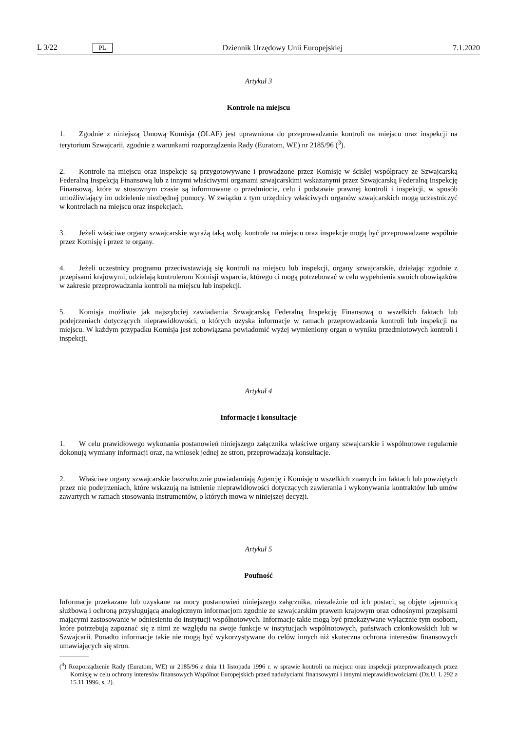L 3/22 PL
Dziennik Urzędowy Unii Europejskiej 7.1.2020
Artykuł 3
Kontrole na miejscu
1. Zgodnie z niniejszą Umową Komisja (OLAF) jest uprawniona do przeprowadzania kontroli na miejscu oraz inspekcji na terytorium Szwajcarii, zgodnie z warunkami rozporządzenia Rady (Euratom, WE) nr 2185/96 (<sup>3</sup>).
2. Kontrole na miejscu oraz inspekcje są przygotowywane i prowadzone przez Komisję w ścisłej współpracy ze Szwajcarską Federalną Inspekcją Finansową lub z innymi właściwymi organami szwajcarskimi wskazanymi przez Szwajcarską Federalną Inspekcję Finansową, które w stosownym czasie są informowane o przedmiocie, celu i podstawie prawnej kontroli i inspekcji, w sposób umożliwiający im udzielenie niezbędnej pomocy. W związku z tym urzędnicy właściwych organów szwajcarskich mogą uczestniczyć w kontrolach na miejscu oraz inspekcjach.
3. Jeżeli właściwe organy szwajcarskie wyrażą taką wolę, kontrole na miejscu oraz inspekcje mogą być przeprowadzane wspólnie przez Komisję i przez te organy.
4. Jeżeli uczestnicy programu przeciwstawiają się kontroli na miejscu lub inspekcji, organy szwajcarskie, działając zgodnie z przepisami krajowymi, udzielają kontrolerom Komisji wsparcia, którego ci mogą potrzebować w celu wypełnienia swoich obowiązków w zakresie przeprowadzania kontroli na miejscu lub inspekcji.
5. Komisja możliwie jak najszybciej zawiadamia Szwajcarską Federalną Inspekcję Finansową o wszelkich faktach lub podejrzeniach dotyczących nieprawidłowości, o których uzyska informacje w ramach przeprowadzania kontroli lub inspekcji na miejscu. W każdym przypadku Komisja jest zobowiązana powiadomić wyżej wymieniony organ o wyniku przedmiotowych kontroli i inspekcji.
Artykuł 4
Informacje i konsultacje
1. W celu prawidłowego wykonania postanowień niniejszego załącznika właściwe organy szwajcarskie i wspólnotowe regularnie dokonują wymiany informacji oraz, na wniosek jednej ze stron, przeprowadzają konsultacje.
2. Właściwe organy szwajcarskie bezzwłocznie powiadamiają Agencję i Komisję o wszelkich znanych im faktach lub powziętych przez nie podejrzeniach, które wskazują na istnienie nieprawidłowości dotyczących zawierania i wykonywania kontraktów lub umów zawartych w ramach stosowania instrumentów, o których mowa w niniejszej decyzji.
Artykuł 5
Poufność
Informacje przekazane lub uzyskane na mocy postanowień niniejszego załącznika, niezależnie od ich postaci, są objęte tajemnicą służbową i ochroną przysługującą analogicznym informacjom zgodnie ze szwajcarskim prawem krajowym oraz odnośnymi przepisami mającymi zastosowanie w odniesieniu do instytucji wspólnotowych. Informacje takie mogą być przekazywane wyłącznie tym osobom, które potrzebują zapoznać się z nimi ze względu na swoje funkcje w instytucjach wspólnotowych, państwach członkowskich lub w Szwajcarii. Ponadto informacje takie nie mogą być wykorzystywane do celów innych niż skuteczna ochrona interesów finansowych umawiających się stron.
(<sup>3</sup>) Rozporządzenie Rady (Euratom, WE) nr 2185/96 z dnia 11 listopada 1996 r. w sprawie kontroli na miejscu oraz inspekcji przeprowadzanych przez Komisję w celu ochrony interesów finansowych Wspólnot Europejskich przed nadużyciami finansowymi i innymi nieprawidłowościami (Dz.U. L 292 z 15.11.1996, s. 2).